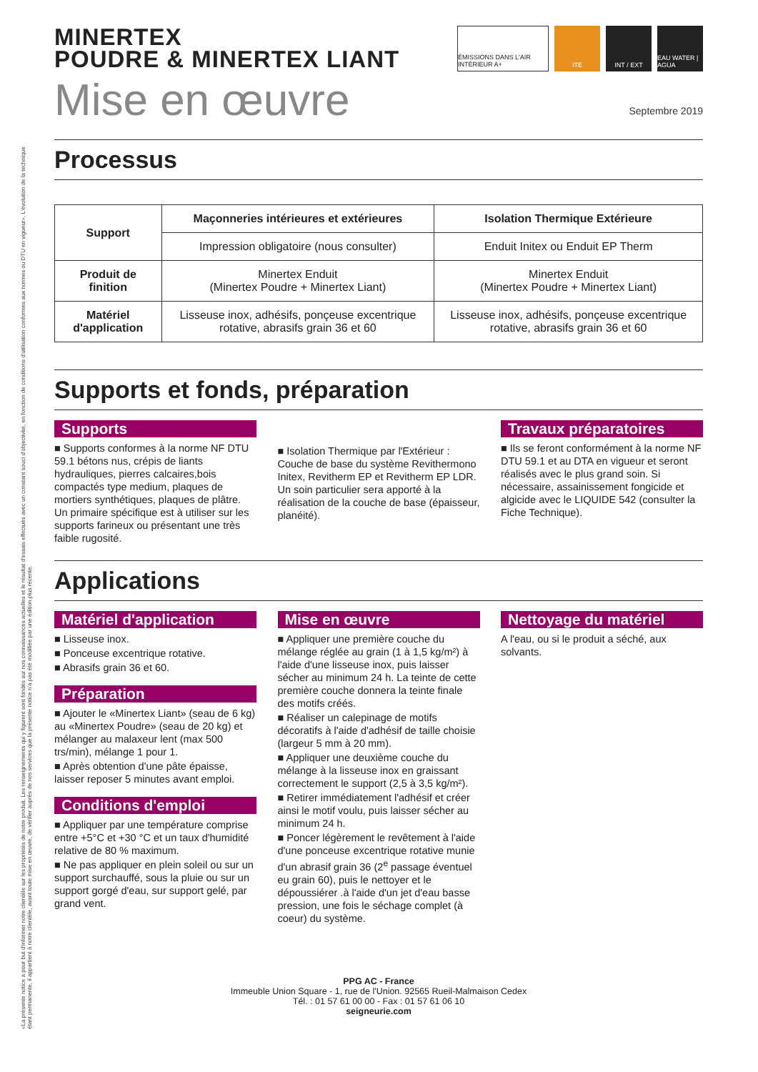«La présente notice a pour but d'informer notre clientèle sur les propriétés de notre produit. Les renseignements qui y figurent sont fondés sur nos connaissances actuelles et le résultat d'essais effectués avec un constant souci d'objectivité, en fonction de conditions d'utilisation conformes aux normes ou DTU en vigueur». L'évolution de la technique étant permanente, il appartient à notre clientèle, avant toute mise en œuvre, de vérifier auprès de nos services que la présente notice n'a pas été modifiée par une édition plus récente.
MINERTEX
POUDRE & MINERTEX LIANT
ÉMISSIONS DANS L'AIR INTÉRIEUR A+
ITE INT / EXT EAU WATER | AGUA
Mise en œuvre Septembre 2019
Processus
| Support | Maçonneries intérieures et extérieures | Isolation Thermique Extérieure |
| --- | --- | --- |
| | Impression obligatoire (nous consulter) | Enduit Initex ou Enduit EP Therm |
| Produit de finition | Minertex Enduit (Minertex Poudre + Minertex Liant) | Minertex Enduit (Minertex Poudre + Minertex Liant) |
| Matériel d'application | Lisseuse inox, adhésifs, ponçeuse excentrique rotative, abrasifs grain 36 et 60 | Lisseuse inox, adhésifs, ponçeuse excentrique rotative, abrasifs grain 36 et 60 |
Supports et fonds, préparation
Supports
■ Supports conformes à la norme NF DTU 59.1 bétons nus, crépis de liants hydrauliques, pierres calcaires,bois compactés type medium, plaques de mortiers synthétiques, plaques de plâtre. Un primaire spécifique est à utiliser sur les supports farineux ou présentant une très faible rugosité.
■ Isolation Thermique par l'Extérieur : Couche de base du système Revithermono Initex, Revitherm EP et Revitherm EP LDR. Un soin particulier sera apporté à la réalisation de la couche de base (épaisseur, planéité).
Travaux préparatoires
■ Ils se feront conformément à la norme NF DTU 59.1 et au DTA en vigueur et seront réalisés avec le plus grand soin. Si nécessaire, assainissement fongicide et algicide avec le LIQUIDE 542 (consulter la Fiche Technique).
Applications
Matériel d'application
■ Lisseuse inox.
■ Ponceuse excentrique rotative.
■ Abrasifs grain 36 et 60.
Préparation
■ Ajouter le «Minertex Liant» (seau de 6 kg) au «Minertex Poudre» (seau de 20 kg) et mélanger au malaxeur lent (max 500 trs/min), mélange 1 pour 1.
■ Après obtention d'une pâte épaisse, laisser reposer 5 minutes avant emploi.
Conditions d'emploi
■ Appliquer par une température comprise entre +5°C et +30 °C et un taux d'humidité relative de 80 % maximum.
■ Ne pas appliquer en plein soleil ou sur un support surchauffé, sous la pluie ou sur un support gorgé d'eau, sur support gelé, par grand vent.
Mise en œuvre
■ Appliquer une première couche du mélange réglée au grain (1 à 1,5 kg/m²) à l'aide d'une lisseuse inox, puis laisser sécher au minimum 24 h. La teinte de cette première couche donnera la teinte finale des motifs créés.
■ Réaliser un calepinage de motifs décoratifs à l'aide d'adhésif de taille choisie (largeur 5 mm à 20 mm).
■ Appliquer une deuxième couche du mélange à la lisseuse inox en graissant correctement le support (2,5 à 3,5 kg/m²).
■ Retirer immédiatement l'adhésif et créer ainsi le motif voulu, puis laisser sécher au minimum 24 h.
■ Poncer légèrement le revêtement à l'aide d'une ponceuse excentrique rotative munie d'un abrasif grain 36 (2<sup>e</sup> passage éventuel eu grain 60), puis le nettoyer et le dépoussiérer .à l'aide d'un jet d'eau basse pression, une fois le séchage complet (à coeur) du système.
Nettoyage du matériel
A l'eau, ou si le produit a séché, aux solvants.
PPG AC - France
Immeuble Union Square - 1, rue de l'Union. 92565 Rueil-Malmaison Cedex
Tél. : 01 57 61 00 00 - Fax : 01 57 61 06 10
seigneurie.com